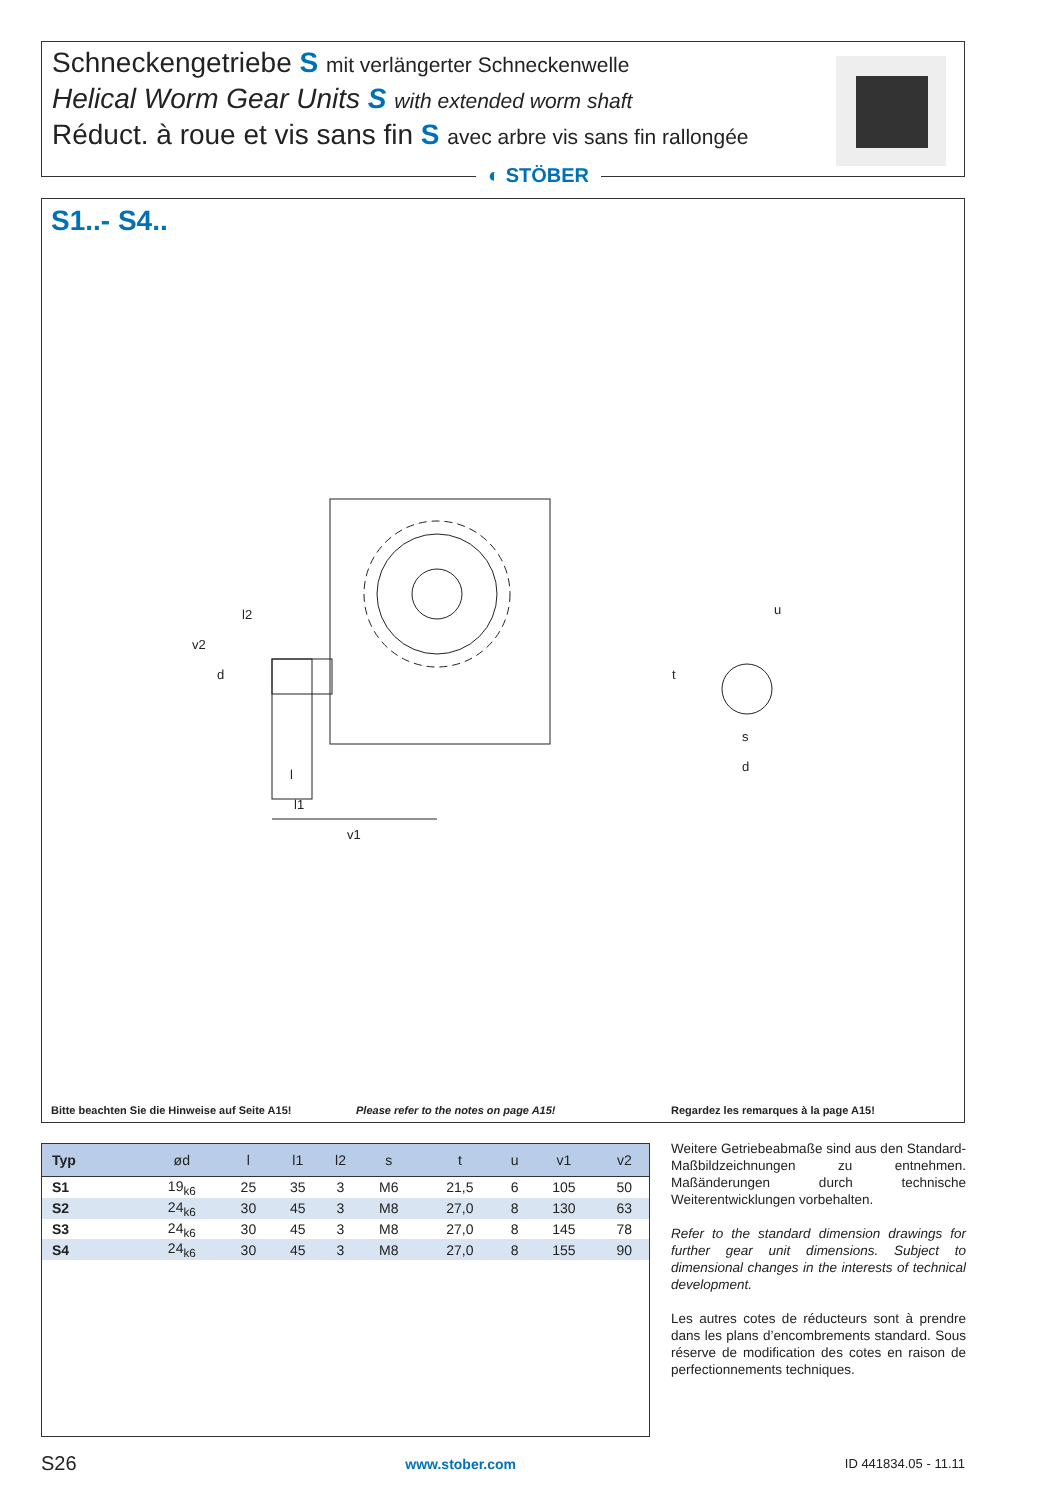Schneckengetriebe S mit verlängerter Schneckenwelle
Helical Worm Gear Units S with extended worm shaft
Réduct. à roue et vis sans fin S avec arbre vis sans fin rallongée
◐ STÖBER
S1..- S4..
l2
v2
d
l
l1
v1
u
t
s
d
Bitte beachten Sie die Hinweise auf Seite A15! Please refer to the notes on page A15! Regardez les remarques à la page A15!
| Typ | ød | l | l1 | l2 | s | t | u | v1 | v2 |
| --- | --- | --- | --- | --- | --- | --- | --- | --- | --- |
| S1 | 19<sub>k6</sub> | 25 | 35 | 3 | M6 | 21,5 | 6 | 105 | 50 |
| S2 | 24<sub>k6</sub> | 30 | 45 | 3 | M8 | 27,0 | 8 | 130 | 63 |
| S3 | 24<sub>k6</sub> | 30 | 45 | 3 | M8 | 27,0 | 8 | 145 | 78 |
| S4 | 24<sub>k6</sub> | 30 | 45 | 3 | M8 | 27,0 | 8 | 155 | 90 |
Weitere Getriebeabmaße sind aus den Standard-Maßbildzeichnungen zu entnehmen. Maßänderungen durch technische Weiterentwicklungen vorbehalten.
Refer to the standard dimension drawings for further gear unit dimensions. Subject to dimensional changes in the interests of technical development.
Les autres cotes de réducteurs sont à prendre dans les plans d’encombrements standard. Sous réserve de modification des cotes en raison de perfectionnements techniques.
S26 www.stober.com ID 441834.05 - 11.11